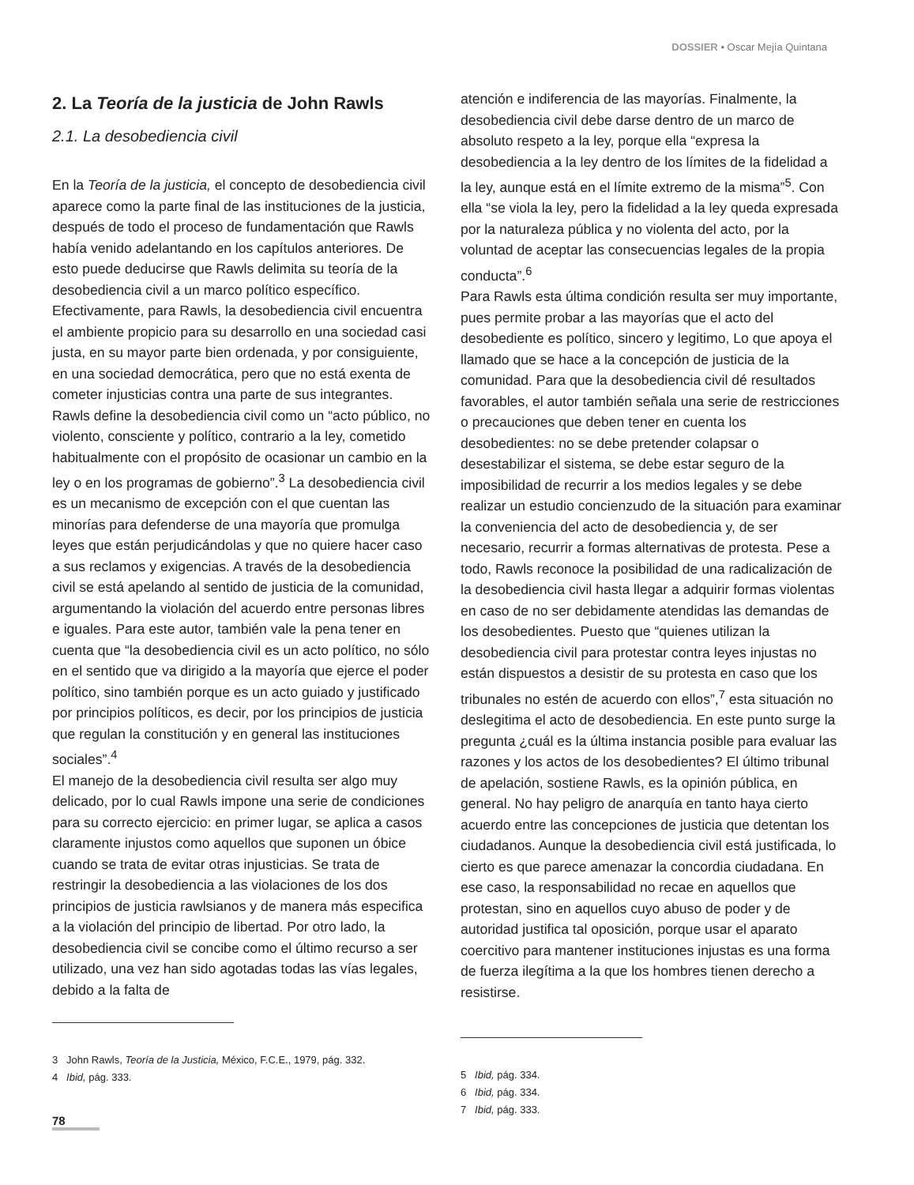DOSSIER • Oscar Mejía Quintana
2. La Teoría de la justicia de John Rawls
2.1. La desobediencia civil
En la Teoría de la justicia, el concepto de desobediencia civil aparece como la parte final de las instituciones de la justicia, después de todo el proceso de fundamentación que Rawls había venido adelantando en los capítulos anteriores. De esto puede deducirse que Rawls delimita su teoría de la desobediencia civil a un marco político específico. Efectivamente, para Rawls, la desobediencia civil encuentra el ambiente propicio para su desarrollo en una sociedad casi justa, en su mayor parte bien ordenada, y por consiguiente, en una sociedad democrática, pero que no está exenta de cometer injusticias contra una parte de sus integrantes.
Rawls define la desobediencia civil como un “acto público, no violento, consciente y político, contrario a la ley, cometido habitualmente con el propósito de ocasionar un cambio en la ley o en los programas de gobierno”.<sup>3</sup> La desobediencia civil es un mecanismo de excepción con el que cuentan las minorías para defenderse de una mayoría que promulga leyes que están perjudicándolas y que no quiere hacer caso a sus reclamos y exigencias. A través de la desobediencia civil se está apelando al sentido de justicia de la comunidad, argumentando la violación del acuerdo entre personas libres e iguales. Para este autor, también vale la pena tener en cuenta que “la desobediencia civil es un acto político, no sólo en el sentido que va dirigido a la mayoría que ejerce el poder político, sino también porque es un acto guiado y justificado por principios políticos, es decir, por los principios de justicia que regulan la constitución y en general las instituciones sociales”.<sup>4</sup>
El manejo de la desobediencia civil resulta ser algo muy delicado, por lo cual Rawls impone una serie de condiciones para su correcto ejercicio: en primer lugar, se aplica a casos claramente injustos como aquellos que suponen un óbice cuando se trata de evitar otras injusticias. Se trata de restringir la desobediencia a las violaciones de los dos principios de justicia rawlsianos y de manera más especifica a la violación del principio de libertad. Por otro lado, la desobediencia civil se concibe como el último recurso a ser utilizado, una vez han sido agotadas todas las vías legales, debido a la falta de
3 John Rawls, Teoría de la Justicia, México, F.C.E., 1979, pág. 332.
4 Ibid, pág. 333.
atención e indiferencia de las mayorías. Finalmente, la desobediencia civil debe darse dentro de un marco de absoluto respeto a la ley, porque ella “expresa la desobediencia a la ley dentro de los límites de la fidelidad a la ley, aunque está en el límite extremo de la misma”<sup>5</sup>. Con ella “se viola la ley, pero la fidelidad a la ley queda expresada por la naturaleza pública y no violenta del acto, por la voluntad de aceptar las consecuencias legales de la propia conducta”.<sup>6</sup>
Para Rawls esta última condición resulta ser muy importante, pues permite probar a las mayorías que el acto del desobediente es político, sincero y legitimo, Lo que apoya el llamado que se hace a la concepción de justicia de la comunidad. Para que la desobediencia civil dé resultados favorables, el autor también señala una serie de restricciones o precauciones que deben tener en cuenta los desobedientes: no se debe pretender colapsar o desestabilizar el sistema, se debe estar seguro de la imposibilidad de recurrir a los medios legales y se debe realizar un estudio concienzudo de la situación para examinar la conveniencia del acto de desobediencia y, de ser necesario, recurrir a formas alternativas de protesta. Pese a todo, Rawls reconoce la posibilidad de una radicalización de la desobediencia civil hasta llegar a adquirir formas violentas en caso de no ser debidamente atendidas las demandas de los desobedientes. Puesto que “quienes utilizan la desobediencia civil para protestar contra leyes injustas no están dispuestos a desistir de su protesta en caso que los tribunales no estén de acuerdo con ellos”,<sup>7</sup> esta situación no deslegitima el acto de desobediencia. En este punto surge la pregunta ¿cuál es la última instancia posible para evaluar las razones y los actos de los desobedientes? El último tribunal de apelación, sostiene Rawls, es la opinión pública, en general. No hay peligro de anarquía en tanto haya cierto acuerdo entre las concepciones de justicia que detentan los ciudadanos. Aunque la desobediencia civil está justificada, lo cierto es que parece amenazar la concordia ciudadana. En ese caso, la responsabilidad no recae en aquellos que protestan, sino en aquellos cuyo abuso de poder y de autoridad justifica tal oposición, porque usar el aparato coercitivo para mantener instituciones injustas es una forma de fuerza ilegítima a la que los hombres tienen derecho a resistirse.
5 Ibid, pág. 334.
6 Ibid, pág. 334.
7 Ibid, pág. 333.
78